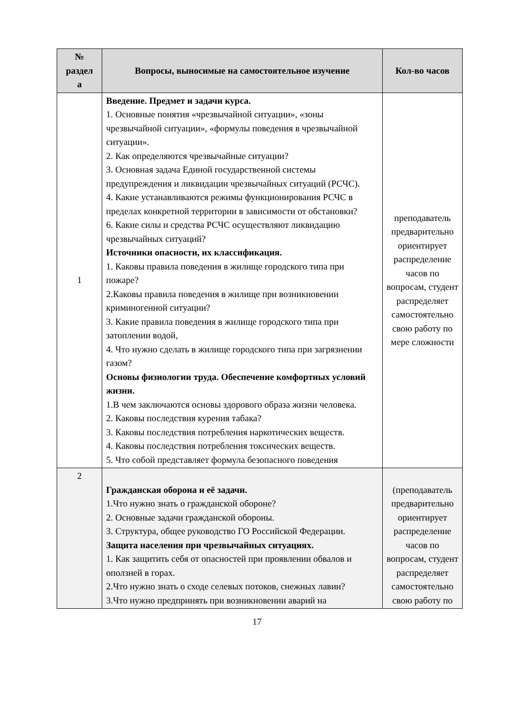| № раздел а | Вопросы, выносимые на самостоятельное изучение | Кол-во часов |
| --- | --- | --- |
| 1 | Введение. Предмет и задачи курса. 1. Основные понятия «чрезвычайной ситуации», «зоны чрезвычайной ситуации», «формулы поведения в чрезвычайной ситуации». 2. Как определяются чрезвычайные ситуации? 3. Основная задача Единой государственной системы предупреждения и ликвидации чрезвычайных ситуаций (РСЧС). 4. Какие устанавливаются режимы функционирования РСЧС в пределах конкретной территории в зависимости от обстановки? 6. Какие силы и средства РСЧС осуществляют ликвидацию чрезвычайных ситуаций? Источники опасности, их классификация. 1. Каковы правила поведения в жилище городского типа при пожаре? 2.Каковы правила поведения в жилище при возникновении криминогенной ситуации? 3. Какие правила поведения в жилище городского типа при затоплении водой, 4. Что нужно сделать в жилище городского типа при загрязнении газом? Основы физиологии труда. Обеспечение комфортных условий жизни. 1.В чем заключаются основы здорового образа жизни человека. 2. Каковы последствия курения табака? 3. Каковы последствия потребления наркотических веществ. 4. Каковы последствия потребления токсических веществ. 5. Что собой представляет формула безопасного поведения | преподаватель предварительно ориентирует распределение часов по вопросам, студент распределяет самостоятельно свою работу по мере сложности |
| 2 | Гражданская оборона и её задачи. 1.Что нужно знать о гражданской обороне? 2. Основные задачи гражданской обороны. 3. Структура, общее руководство ГО Российской Федерации. Защита населения при чрезвычайных ситуациях. 1. Как защитить себя от опасностей при проявлении обвалов и оползней в горах. 2.Что нужно знать о сходе селевых потоков, снежных лавин? 3.Что нужно предпринять при возникновении аварий на | (преподаватель предварительно ориентирует распределение часов по вопросам, студент распределяет самостоятельно свою работу по |
17